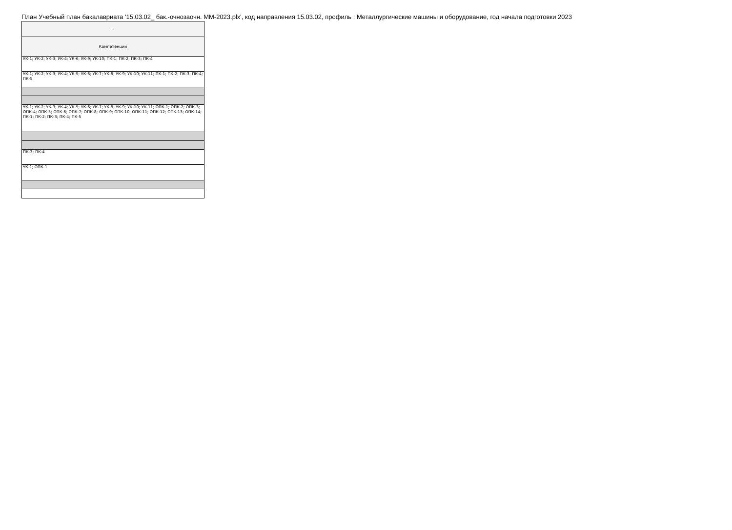План Учебный план бакалавриата '15.03.02_ бак.-очнозаочн. ММ-2023.plx', код направления 15.03.02, профиль : Металлургические машины и оборудование, год начала подготовки 2023
| - |
| Компетенции |
| УК-1; УК-2; УК-3; УК-4; УК-6; УК-9; УК-10; ПК-1; ПК-2; ПК-3; ПК-4 |
| УК-1; УК-2; УК-3; УК-4; УК-5; УК-6; УК-7; УК-8; УК-9; УК-10; УК-11; ПК-1; ПК-2; ПК-3; ПК-4; ПК-5 |
| УК-1; УК-2; УК-3; УК-4; УК-5; УК-6; УК-7; УК-8; УК-9; УК-10; УК-11; ОПК-1; ОПК-2; ОПК-3; ОПК-4; ОПК-5; ОПК-6; ОПК-7; ОПК-8; ОПК-9; ОПК-10; ОПК-11; ОПК-12; ОПК-13; ОПК-14; ПК-1; ПК-2; ПК-3; ПК-4; ПК-5 |
| ПК-3; ПК-4 |
| УК-1; ОПК-1 |